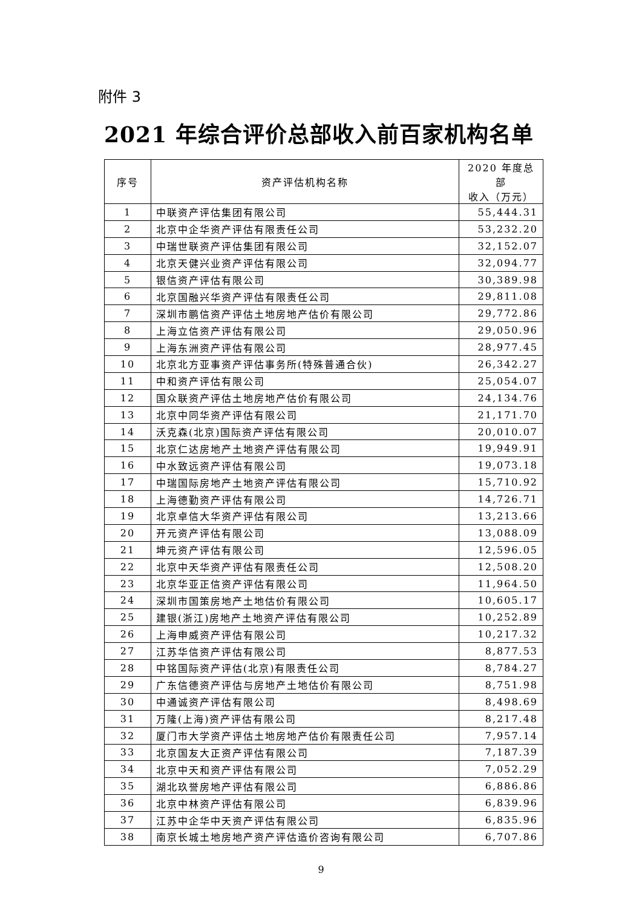附件 3
2021 年综合评价总部收入前百家机构名单
| 序号 | 资产评估机构名称 | 2020 年度总部 收入（万元） |
| --- | --- | --- |
| 1 | 中联资产评估集团有限公司 | 55,444.31 |
| 2 | 北京中企华资产评估有限责任公司 | 53,232.20 |
| 3 | 中瑞世联资产评估集团有限公司 | 32,152.07 |
| 4 | 北京天健兴业资产评估有限公司 | 32,094.77 |
| 5 | 银信资产评估有限公司 | 30,389.98 |
| 6 | 北京国融兴华资产评估有限责任公司 | 29,811.08 |
| 7 | 深圳市鹏信资产评估土地房地产估价有限公司 | 29,772.86 |
| 8 | 上海立信资产评估有限公司 | 29,050.96 |
| 9 | 上海东洲资产评估有限公司 | 28,977.45 |
| 10 | 北京北方亚事资产评估事务所(特殊普通合伙) | 26,342.27 |
| 11 | 中和资产评估有限公司 | 25,054.07 |
| 12 | 国众联资产评估土地房地产估价有限公司 | 24,134.76 |
| 13 | 北京中同华资产评估有限公司 | 21,171.70 |
| 14 | 沃克森(北京)国际资产评估有限公司 | 20,010.07 |
| 15 | 北京仁达房地产土地资产评估有限公司 | 19,949.91 |
| 16 | 中水致远资产评估有限公司 | 19,073.18 |
| 17 | 中瑞国际房地产土地资产评估有限公司 | 15,710.92 |
| 18 | 上海德勤资产评估有限公司 | 14,726.71 |
| 19 | 北京卓信大华资产评估有限公司 | 13,213.66 |
| 20 | 开元资产评估有限公司 | 13,088.09 |
| 21 | 坤元资产评估有限公司 | 12,596.05 |
| 22 | 北京中天华资产评估有限责任公司 | 12,508.20 |
| 23 | 北京华亚正信资产评估有限公司 | 11,964.50 |
| 24 | 深圳市国策房地产土地估价有限公司 | 10,605.17 |
| 25 | 建银(浙江)房地产土地资产评估有限公司 | 10,252.89 |
| 26 | 上海申威资产评估有限公司 | 10,217.32 |
| 27 | 江苏华信资产评估有限公司 | 8,877.53 |
| 28 | 中铭国际资产评估(北京)有限责任公司 | 8,784.27 |
| 29 | 广东信德资产评估与房地产土地估价有限公司 | 8,751.98 |
| 30 | 中通诚资产评估有限公司 | 8,498.69 |
| 31 | 万隆(上海)资产评估有限公司 | 8,217.48 |
| 32 | 厦门市大学资产评估土地房地产估价有限责任公司 | 7,957.14 |
| 33 | 北京国友大正资产评估有限公司 | 7,187.39 |
| 34 | 北京中天和资产评估有限公司 | 7,052.29 |
| 35 | 湖北玖誉房地产评估有限公司 | 6,886.86 |
| 36 | 北京中林资产评估有限公司 | 6,839.96 |
| 37 | 江苏中企华中天资产评估有限公司 | 6,835.96 |
| 38 | 南京长城土地房地产资产评估造价咨询有限公司 | 6,707.86 |
9